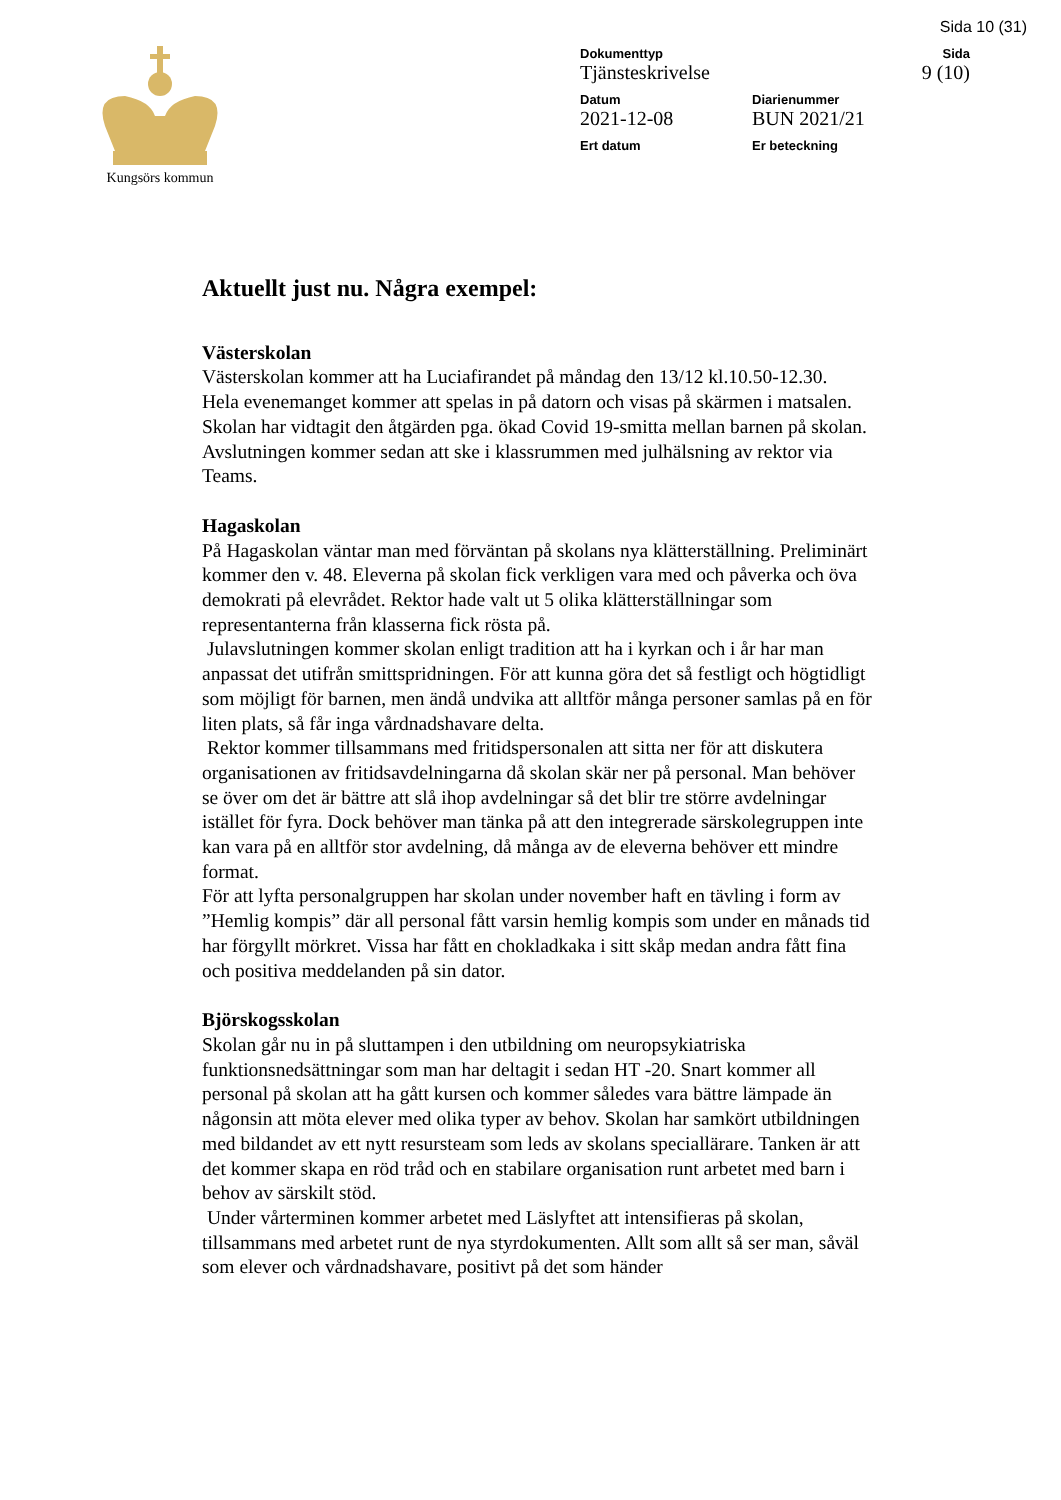Sida 10 (31)
Kungsörs kommun Dokumenttyp
Tjänsteskrivelse
Sida
9 (10)
Datum
2021-12-08
Diarienummer
BUN 2021/21
Ert datum Er beteckning
Aktuellt just nu. Några exempel:
Västerskolan
Västerskolan kommer att ha Luciafirandet på måndag den 13/12 kl.10.50-12.30.
Hela evenemanget kommer att spelas in på datorn och visas på skärmen i matsalen.
Skolan har vidtagit den åtgärden pga. ökad Covid 19-smitta mellan barnen på skolan.
Avslutningen kommer sedan att ske i klassrummen med julhälsning av rektor via Teams.
Hagaskolan
På Hagaskolan väntar man med förväntan på skolans nya klätterställning. Preliminärt kommer den v. 48. Eleverna på skolan fick verkligen vara med och påverka och öva demokrati på elevrådet. Rektor hade valt ut 5 olika klätterställningar som representanterna från klasserna fick rösta på.
Julavslutningen kommer skolan enligt tradition att ha i kyrkan och i år har man anpassat det utifrån smittspridningen. För att kunna göra det så festligt och högtidligt som möjligt för barnen, men ändå undvika att alltför många personer samlas på en för liten plats, så får inga vårdnadshavare delta.
Rektor kommer tillsammans med fritidspersonalen att sitta ner för att diskutera organisationen av fritidsavdelningarna då skolan skär ner på personal. Man behöver se över om det är bättre att slå ihop avdelningar så det blir tre större avdelningar istället för fyra. Dock behöver man tänka på att den integrerade särskolegruppen inte kan vara på en alltför stor avdelning, då många av de eleverna behöver ett mindre format.
För att lyfta personalgruppen har skolan under november haft en tävling i form av ”Hemlig kompis” där all personal fått varsin hemlig kompis som under en månads tid har förgyllt mörkret. Vissa har fått en chokladkaka i sitt skåp medan andra fått fina och positiva meddelanden på sin dator.
Björskogsskolan
Skolan går nu in på sluttampen i den utbildning om neuropsykiatriska funktionsnedsättningar som man har deltagit i sedan HT -20. Snart kommer all personal på skolan att ha gått kursen och kommer således vara bättre lämpade än någonsin att möta elever med olika typer av behov. Skolan har samkört utbildningen med bildandet av ett nytt resursteam som leds av skolans speciallärare. Tanken är att det kommer skapa en röd tråd och en stabilare organisation runt arbetet med barn i behov av särskilt stöd.
Under vårterminen kommer arbetet med Läslyftet att intensifieras på skolan, tillsammans med arbetet runt de nya styrdokumenten. Allt som allt så ser man, såväl som elever och vårdnadshavare, positivt på det som händer